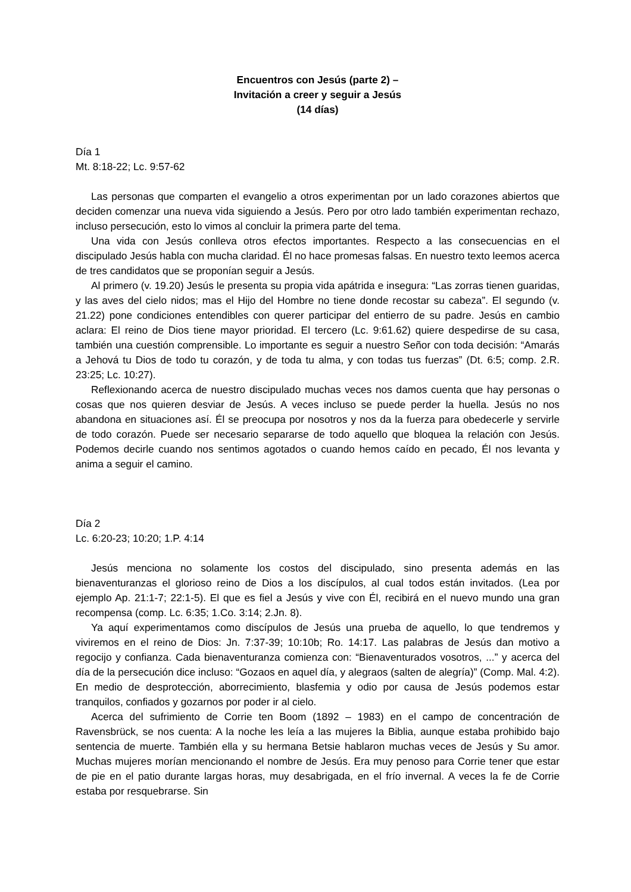Encuentros con Jesús (parte 2) –
Invitación a creer y seguir a Jesús
(14 días)
Día 1
Mt. 8:18-22; Lc. 9:57-62
Las personas que comparten el evangelio a otros experimentan por un lado corazones abiertos que deciden comenzar una nueva vida siguiendo a Jesús. Pero por otro lado también experimentan rechazo, incluso persecución, esto lo vimos al concluir la primera parte del tema.
Una vida con Jesús conlleva otros efectos importantes. Respecto a las consecuencias en el discipulado Jesús habla con mucha claridad. Él no hace promesas falsas. En nuestro texto leemos acerca de tres candidatos que se proponían seguir a Jesús.
Al primero (v. 19.20) Jesús le presenta su propia vida apátrida e insegura: “Las zorras tienen guaridas, y las aves del cielo nidos; mas el Hijo del Hombre no tiene donde recostar su cabeza”. El segundo (v. 21.22) pone condiciones entendibles con querer participar del entierro de su padre. Jesús en cambio aclara: El reino de Dios tiene mayor prioridad. El tercero (Lc. 9:61.62) quiere despedirse de su casa, también una cuestión comprensible. Lo importante es seguir a nuestro Señor con toda decisión: “Amarás a Jehová tu Dios de todo tu corazón, y de toda tu alma, y con todas tus fuerzas” (Dt. 6:5; comp. 2.R. 23:25; Lc. 10:27).
Reflexionando acerca de nuestro discipulado muchas veces nos damos cuenta que hay personas o cosas que nos quieren desviar de Jesús. A veces incluso se puede perder la huella. Jesús no nos abandona en situaciones así. Él se preocupa por nosotros y nos da la fuerza para obedecerle y servirle de todo corazón. Puede ser necesario separarse de todo aquello que bloquea la relación con Jesús. Podemos decirle cuando nos sentimos agotados o cuando hemos caído en pecado, Él nos levanta y anima a seguir el camino.
Día 2
Lc. 6:20-23; 10:20; 1.P. 4:14
Jesús menciona no solamente los costos del discipulado, sino presenta además en las bienaventuranzas el glorioso reino de Dios a los discípulos, al cual todos están invitados. (Lea por ejemplo Ap. 21:1-7; 22:1-5). El que es fiel a Jesús y vive con Él, recibirá en el nuevo mundo una gran recompensa (comp. Lc. 6:35; 1.Co. 3:14; 2.Jn. 8).
Ya aquí experimentamos como discípulos de Jesús una prueba de aquello, lo que tendremos y viviremos en el reino de Dios: Jn. 7:37-39; 10:10b; Ro. 14:17. Las palabras de Jesús dan motivo a regocijo y confianza. Cada bienaventuranza comienza con: “Bienaventurados vosotros, ...” y acerca del día de la persecución dice incluso: “Gozaos en aquel día, y alegraos (salten de alegría)” (Comp. Mal. 4:2). En medio de desprotección, aborrecimiento, blasfemia y odio por causa de Jesús podemos estar tranquilos, confiados y gozarnos por poder ir al cielo.
Acerca del sufrimiento de Corrie ten Boom (1892 – 1983) en el campo de concentración de Ravensbrück, se nos cuenta: A la noche les leía a las mujeres la Biblia, aunque estaba prohibido bajo sentencia de muerte. También ella y su hermana Betsie hablaron muchas veces de Jesús y Su amor. Muchas mujeres morían mencionando el nombre de Jesús. Era muy penoso para Corrie tener que estar de pie en el patio durante largas horas, muy desabrigada, en el frío invernal. A veces la fe de Corrie estaba por resquebrarse. Sin